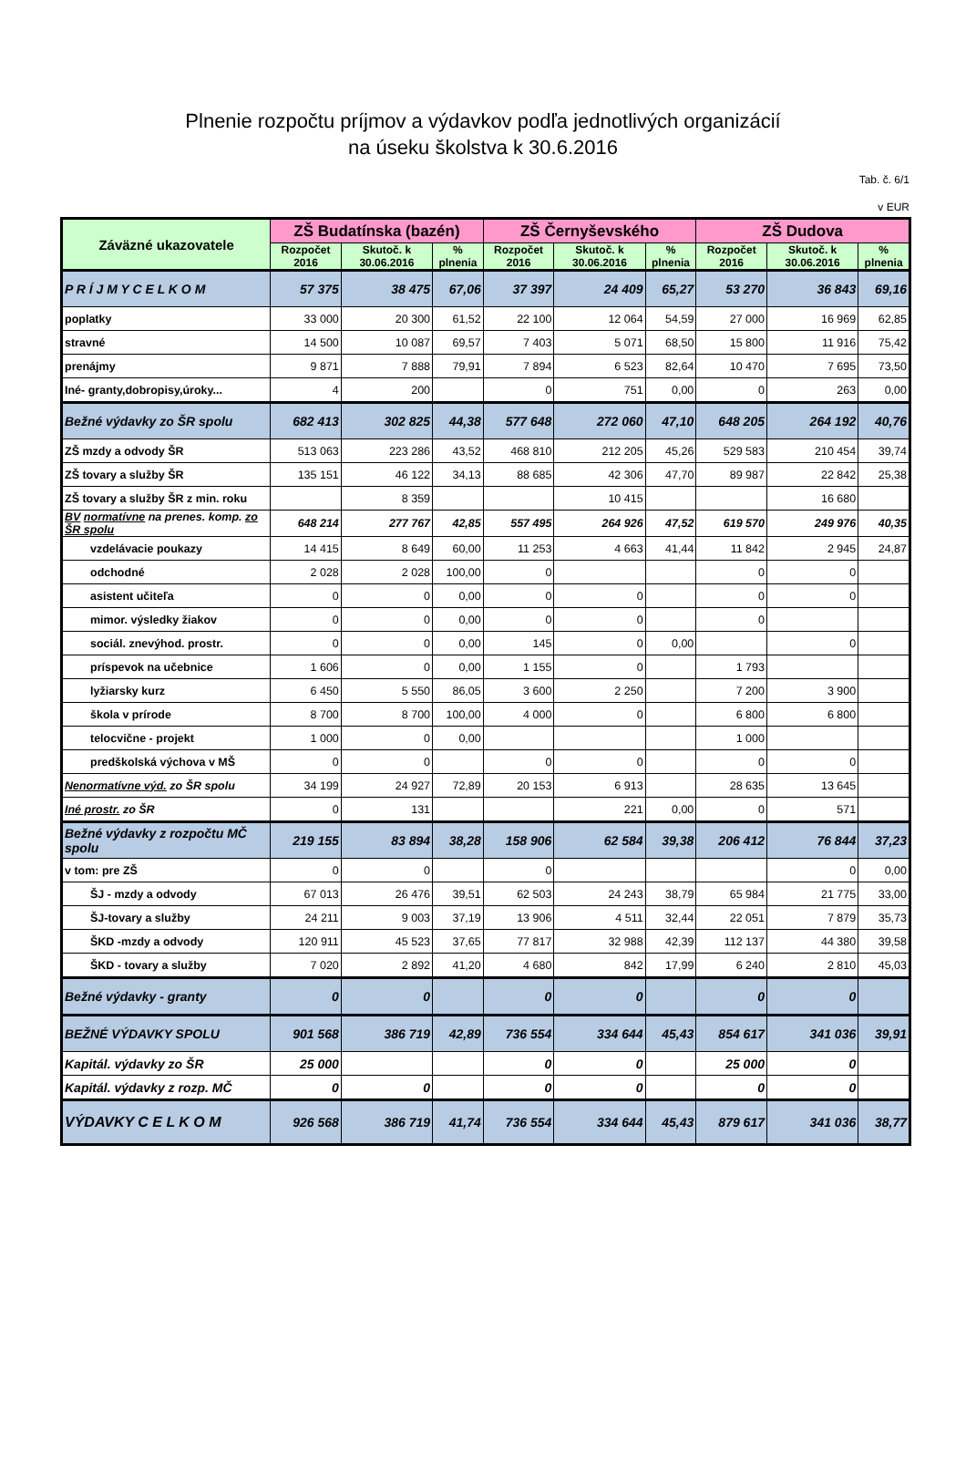Plnenie rozpočtu príjmov a výdavkov podľa jednotlivých organizácií
na úseku školstva k 30.6.2016
Tab. č. 6/1
v EUR
| Záväzné ukazovatele | ZŠ Budatínska (bazén) | | | ZŠ Černyševského | | | ZŠ Dudova | | |
| --- | --- | --- | --- | --- | --- | --- | --- | --- | --- |
| | Rozpočet 2016 | Skutoč. k 30.06.2016 | % plnenia | Rozpočet 2016 | Skutoč. k 30.06.2016 | % plnenia | Rozpočet 2016 | Skutoč. k 30.06.2016 | % plnenia |
| P R Í J M Y C E L K O M | 57 375 | 38 475 | 67,06 | 37 397 | 24 409 | 65,27 | 53 270 | 36 843 | 69,16 |
| poplatky | 33 000 | 20 300 | 61,52 | 22 100 | 12 064 | 54,59 | 27 000 | 16 969 | 62,85 |
| stravné | 14 500 | 10 087 | 69,57 | 7 403 | 5 071 | 68,50 | 15 800 | 11 916 | 75,42 |
| prenájmy | 9 871 | 7 888 | 79,91 | 7 894 | 6 523 | 82,64 | 10 470 | 7 695 | 73,50 |
| Iné- granty,dobropisy,úroky... | 4 | 200 | | 0 | 751 | 0,00 | 0 | 263 | 0,00 |
| Bežné výdavky zo ŠR spolu | 682 413 | 302 825 | 44,38 | 577 648 | 272 060 | 47,10 | 648 205 | 264 192 | 40,76 |
| ZŠ mzdy a odvody ŠR | 513 063 | 223 286 | 43,52 | 468 810 | 212 205 | 45,26 | 529 583 | 210 454 | 39,74 |
| ZŠ tovary a služby ŠR | 135 151 | 46 122 | 34,13 | 88 685 | 42 306 | 47,70 | 89 987 | 22 842 | 25,38 |
| ZŠ tovary a služby ŠR z min. roku | | 8 359 | | | 10 415 | | | 16 680 | |
| BV normatívne na prenes. komp. zo ŠR spolu | 648 214 | 277 767 | 42,85 | 557 495 | 264 926 | 47,52 | 619 570 | 249 976 | 40,35 |
| vzdelávacie poukazy | 14 415 | 8 649 | 60,00 | 11 253 | 4 663 | 41,44 | 11 842 | 2 945 | 24,87 |
| odchodné | 2 028 | 2 028 | 100,00 | 0 | | | 0 | 0 | |
| asistent učiteľa | 0 | 0 | 0,00 | 0 | 0 | | 0 | 0 | |
| mimor. výsledky žiakov | 0 | 0 | 0,00 | 0 | 0 | | 0 | | |
| sociál. znevýhod. prostr. | 0 | 0 | 0,00 | 145 | 0 | 0,00 | | 0 | |
| príspevok na učebnice | 1 606 | 0 | 0,00 | 1 155 | 0 | | 1 793 | | |
| lyžiarsky kurz | 6 450 | 5 550 | 86,05 | 3 600 | 2 250 | | 7 200 | 3 900 | |
| škola v prírode | 8 700 | 8 700 | 100,00 | 4 000 | 0 | | 6 800 | 6 800 | |
| telocvične - projekt | 1 000 | 0 | 0,00 | | | | 1 000 | | |
| predškolská výchova v MŠ | 0 | 0 | | 0 | 0 | | 0 | 0 | |
| Nenormatívne výd. zo ŠR spolu | 34 199 | 24 927 | 72,89 | 20 153 | 6 913 | | 28 635 | 13 645 | |
| Iné prostr. zo ŠR | 0 | 131 | | | 221 | 0,00 | 0 | 571 | |
| Bežné výdavky z rozpočtu MČ spolu | 219 155 | 83 894 | 38,28 | 158 906 | 62 584 | 39,38 | 206 412 | 76 844 | 37,23 |
| v tom: pre ZŠ | 0 | 0 | | 0 | | | | 0 | 0,00 |
| ŠJ - mzdy a odvody | 67 013 | 26 476 | 39,51 | 62 503 | 24 243 | 38,79 | 65 984 | 21 775 | 33,00 |
| ŠJ-tovary a služby | 24 211 | 9 003 | 37,19 | 13 906 | 4 511 | 32,44 | 22 051 | 7 879 | 35,73 |
| ŠKD -mzdy a odvody | 120 911 | 45 523 | 37,65 | 77 817 | 32 988 | 42,39 | 112 137 | 44 380 | 39,58 |
| ŠKD - tovary a služby | 7 020 | 2 892 | 41,20 | 4 680 | 842 | 17,99 | 6 240 | 2 810 | 45,03 |
| Bežné výdavky - granty | 0 | 0 | | 0 | 0 | | 0 | 0 | |
| BEŽNÉ VÝDAVKY SPOLU | 901 568 | 386 719 | 42,89 | 736 554 | 334 644 | 45,43 | 854 617 | 341 036 | 39,91 |
| Kapitál. výdavky zo ŠR | 25 000 | | | 0 | 0 | | 25 000 | 0 | |
| Kapitál. výdavky z rozp. MČ | 0 | 0 | | 0 | 0 | | 0 | 0 | |
| VÝDAVKY C E L K O M | 926 568 | 386 719 | 41,74 | 736 554 | 334 644 | 45,43 | 879 617 | 341 036 | 38,77 |